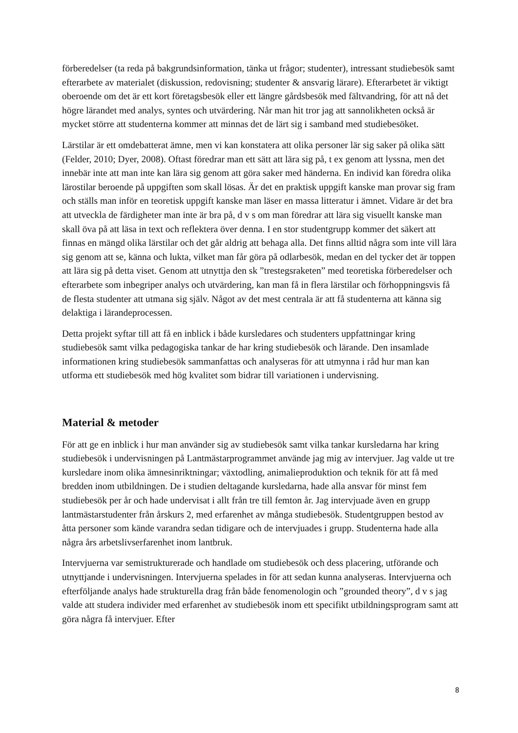förberedelser (ta reda på bakgrundsinformation, tänka ut frågor; studenter), intressant studiebesök samt efterarbete av materialet (diskussion, redovisning; studenter & ansvarig lärare). Efterarbetet är viktigt oberoende om det är ett kort företagsbesök eller ett längre gårdsbesök med fältvandring, för att nå det högre lärandet med analys, syntes och utvärdering. Når man hit tror jag att sannolikheten också är mycket större att studenterna kommer att minnas det de lärt sig i samband med studiebesöket.
Lärstilar är ett omdebatterat ämne, men vi kan konstatera att olika personer lär sig saker på olika sätt (Felder, 2010; Dyer, 2008). Oftast föredrar man ett sätt att lära sig på, t ex genom att lyssna, men det innebär inte att man inte kan lära sig genom att göra saker med händerna. En individ kan föredra olika lärostilar beroende på uppgiften som skall lösas. Är det en praktisk uppgift kanske man provar sig fram och ställs man inför en teoretisk uppgift kanske man läser en massa litteratur i ämnet. Vidare är det bra att utveckla de färdigheter man inte är bra på, d v s om man föredrar att lära sig visuellt kanske man skall öva på att läsa in text och reflektera över denna. I en stor studentgrupp kommer det säkert att finnas en mängd olika lärstilar och det går aldrig att behaga alla. Det finns alltid några som inte vill lära sig genom att se, känna och lukta, vilket man får göra på odlarbesök, medan en del tycker det är toppen att lära sig på detta viset. Genom att utnyttja den sk ”trestegsraketen” med teoretiska förberedelser och efterarbete som inbegriper analys och utvärdering, kan man få in flera lärstilar och förhoppningsvis få de flesta studenter att utmana sig själv. Något av det mest centrala är att få studenterna att känna sig delaktiga i lärandeprocessen.
Detta projekt syftar till att få en inblick i både kursledares och studenters uppfattningar kring studiebesök samt vilka pedagogiska tankar de har kring studiebesök och lärande. Den insamlade informationen kring studiebesök sammanfattas och analyseras för att utmynna i råd hur man kan utforma ett studiebesök med hög kvalitet som bidrar till variationen i undervisning.
Material & metoder
För att ge en inblick i hur man använder sig av studiebesök samt vilka tankar kursledarna har kring studiebesök i undervisningen på Lantmästarprogrammet använde jag mig av intervjuer. Jag valde ut tre kursledare inom olika ämnesinriktningar; växtodling, animalieproduktion och teknik för att få med bredden inom utbildningen. De i studien deltagande kursledarna, hade alla ansvar för minst fem studiebesök per år och hade undervisat i allt från tre till femton år. Jag intervjuade även en grupp lantmästarstudenter från årskurs 2, med erfarenhet av många studiebesök. Studentgruppen bestod av åtta personer som kände varandra sedan tidigare och de intervjuades i grupp. Studenterna hade alla några års arbetslivserfarenhet inom lantbruk.
Intervjuerna var semistrukturerade och handlade om studiebesök och dess placering, utförande och utnyttjande i undervisningen. Intervjuerna spelades in för att sedan kunna analyseras. Intervjuerna och efterföljande analys hade strukturella drag från både fenomenologin och ”grounded theory”, d v s jag valde att studera individer med erfarenhet av studiebesök inom ett specifikt utbildningsprogram samt att göra några få intervjuer. Efter
8